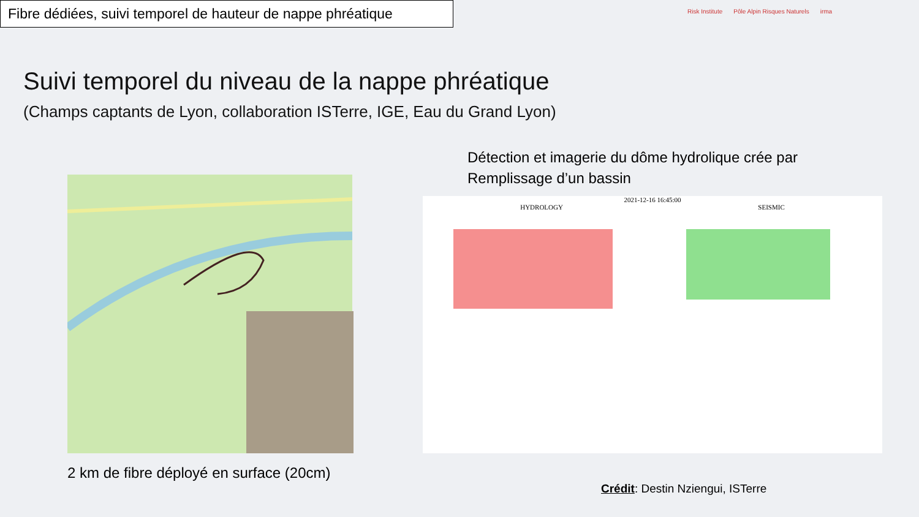Fibre dédiées, suivi temporel de hauteur de nappe phréatique
Risk Institute Pôle Alpin Risques Naturels irma
Suivi temporel du niveau de la nappe phréatique
(Champs captants de Lyon, collaboration ISTerre, IGE, Eau du Grand Lyon)
2 km de fibre déployé en surface (20cm)
Détection et imagerie du dôme hydrolique crée par
Remplissage d’un bassin
2021-12-16 16:45:00
HYDROLOGY SEISMIC
Crédit: Destin Nziengui, ISTerre